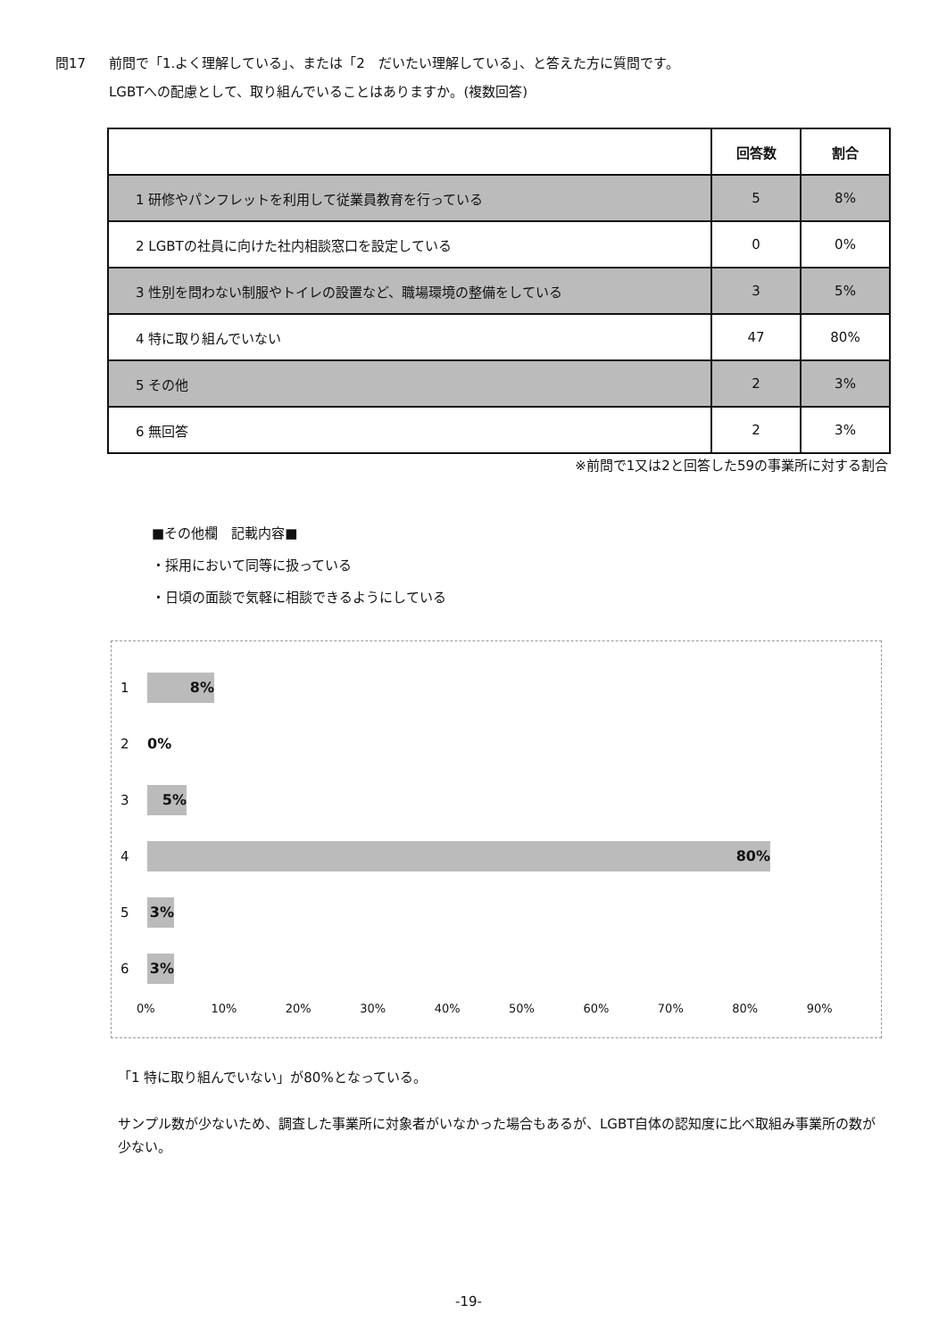問17 前問で「1.よく理解している」、または「2　だいたい理解している」、と答えた方に質問です。
LGBTへの配慮として、取り組んでいることはありますか。(複数回答)
| | 回答数 | 割合 |
| --- | --- | --- |
| 1 研修やパンフレットを利用して従業員教育を行っている | 5 | 8% |
| 2 LGBTの社員に向けた社内相談窓口を設定している | 0 | 0% |
| 3 性別を問わない制服やトイレの設置など、職場環境の整備をしている | 3 | 5% |
| 4 特に取り組んでいない | 47 | 80% |
| 5 その他 | 2 | 3% |
| 6 無回答 | 2 | 3% |
※前問で1又は2と回答した59の事業所に対する割合
■その他欄　記載内容■
・採用において同等に扱っている
・日頃の面談で気軽に相談できるようにしている
1
8%
2
0%
3
5%
4
80%
5
3%
6
3%
0% 10% 20% 30% 40% 50% 60% 70% 80% 90%
「1 特に取り組んでいない」が80%となっている。
サンプル数が少ないため、調査した事業所に対象者がいなかった場合もあるが、LGBT自体の認知度に比べ取組み事業所の数が少ない。
-19-